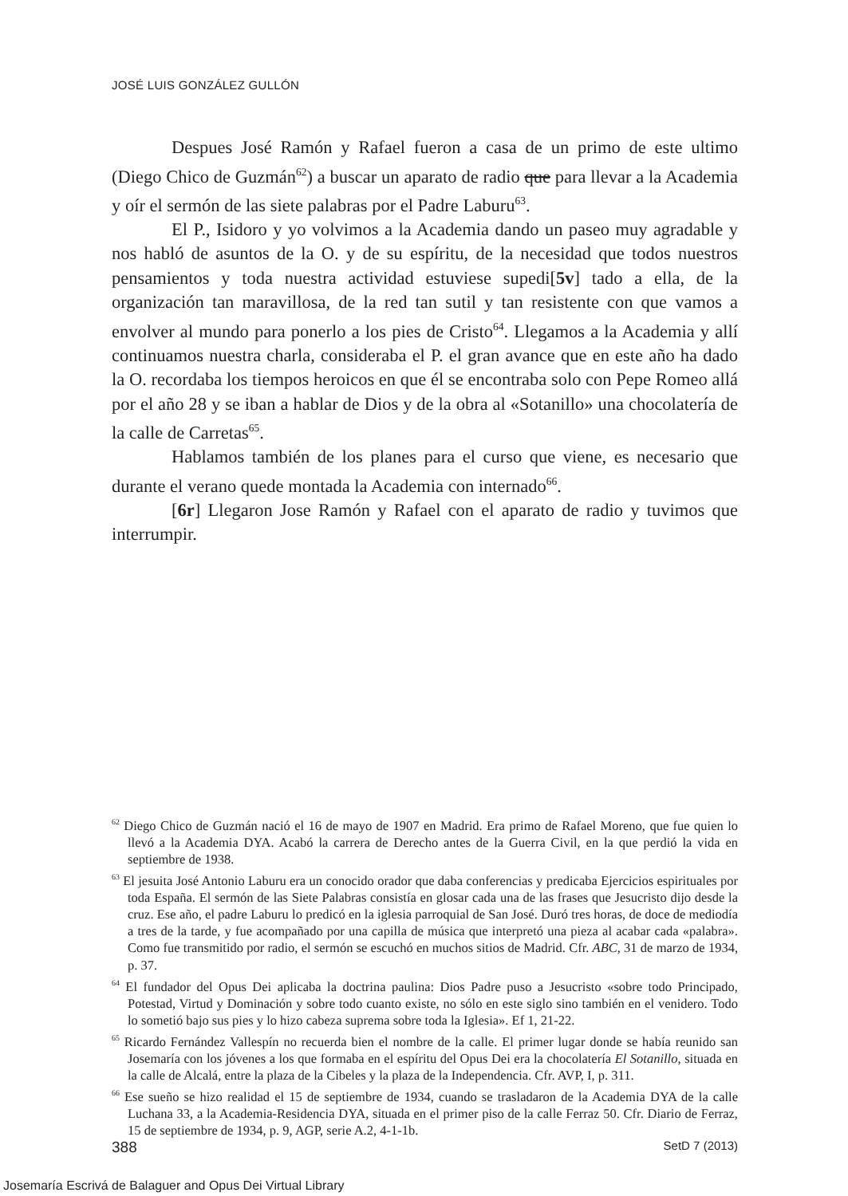JOSÉ LUIS GONZÁLEZ GULLÓN
Despues José Ramón y Rafael fueron a casa de un primo de este ultimo (Diego Chico de Guzmán<sup>62</sup>) a buscar un aparato de radio que para llevar a la Academia y oír el sermón de las siete palabras por el Padre Laburu<sup>63</sup>.
El P., Isidoro y yo volvimos a la Academia dando un paseo muy agradable y nos habló de asuntos de la O. y de su espíritu, de la necesidad que todos nuestros pensamientos y toda nuestra actividad estuviese supedi[5v] tado a ella, de la organización tan maravillosa, de la red tan sutil y tan resistente con que vamos a envolver al mundo para ponerlo a los pies de Cristo<sup>64</sup>. Llegamos a la Academia y allí continuamos nuestra charla, consideraba el P. el gran avance que en este año ha dado la O. recordaba los tiempos heroicos en que él se encontraba solo con Pepe Romeo allá por el año 28 y se iban a hablar de Dios y de la obra al «Sotanillo» una chocolatería de la calle de Carretas<sup>65</sup>.
Hablamos también de los planes para el curso que viene, es necesario que durante el verano quede montada la Academia con internado<sup>66</sup>.
[6r] Llegaron Jose Ramón y Rafael con el aparato de radio y tuvimos que interrumpir.
<sup>62</sup> Diego Chico de Guzmán nació el 16 de mayo de 1907 en Madrid. Era primo de Rafael Moreno, que fue quien lo llevó a la Academia DYA. Acabó la carrera de Derecho antes de la Guerra Civil, en la que perdió la vida en septiembre de 1938.
<sup>63</sup> El jesuita José Antonio Laburu era un conocido orador que daba conferencias y predicaba Ejercicios espirituales por toda España. El sermón de las Siete Palabras consistía en glosar cada una de las frases que Jesucristo dijo desde la cruz. Ese año, el padre Laburu lo predicó en la iglesia parroquial de San José. Duró tres horas, de doce de mediodía a tres de la tarde, y fue acompañado por una capilla de música que interpretó una pieza al acabar cada «palabra». Como fue transmitido por radio, el sermón se escuchó en muchos sitios de Madrid. Cfr. ABC, 31 de marzo de 1934, p. 37.
<sup>64</sup> El fundador del Opus Dei aplicaba la doctrina paulina: Dios Padre puso a Jesucristo «sobre todo Principado, Potestad, Virtud y Dominación y sobre todo cuanto existe, no sólo en este siglo sino también en el venidero. Todo lo sometió bajo sus pies y lo hizo cabeza suprema sobre toda la Iglesia». Ef 1, 21-22.
<sup>65</sup> Ricardo Fernández Vallespín no recuerda bien el nombre de la calle. El primer lugar donde se había reunido san Josemaría con los jóvenes a los que formaba en el espíritu del Opus Dei era la chocolatería El Sotanillo, situada en la calle de Alcalá, entre la plaza de la Cibeles y la plaza de la Independencia. Cfr. AVP, I, p. 311.
<sup>66</sup> Ese sueño se hizo realidad el 15 de septiembre de 1934, cuando se trasladaron de la Academia DYA de la calle Luchana 33, a la Academia-Residencia DYA, situada en el primer piso de la calle Ferraz 50. Cfr. Diario de Ferraz, 15 de septiembre de 1934, p. 9, AGP, serie A.2, 4-1-1b.
388 SetD 7 (2013)
Josemaría Escrivá de Balaguer and Opus Dei Virtual Library